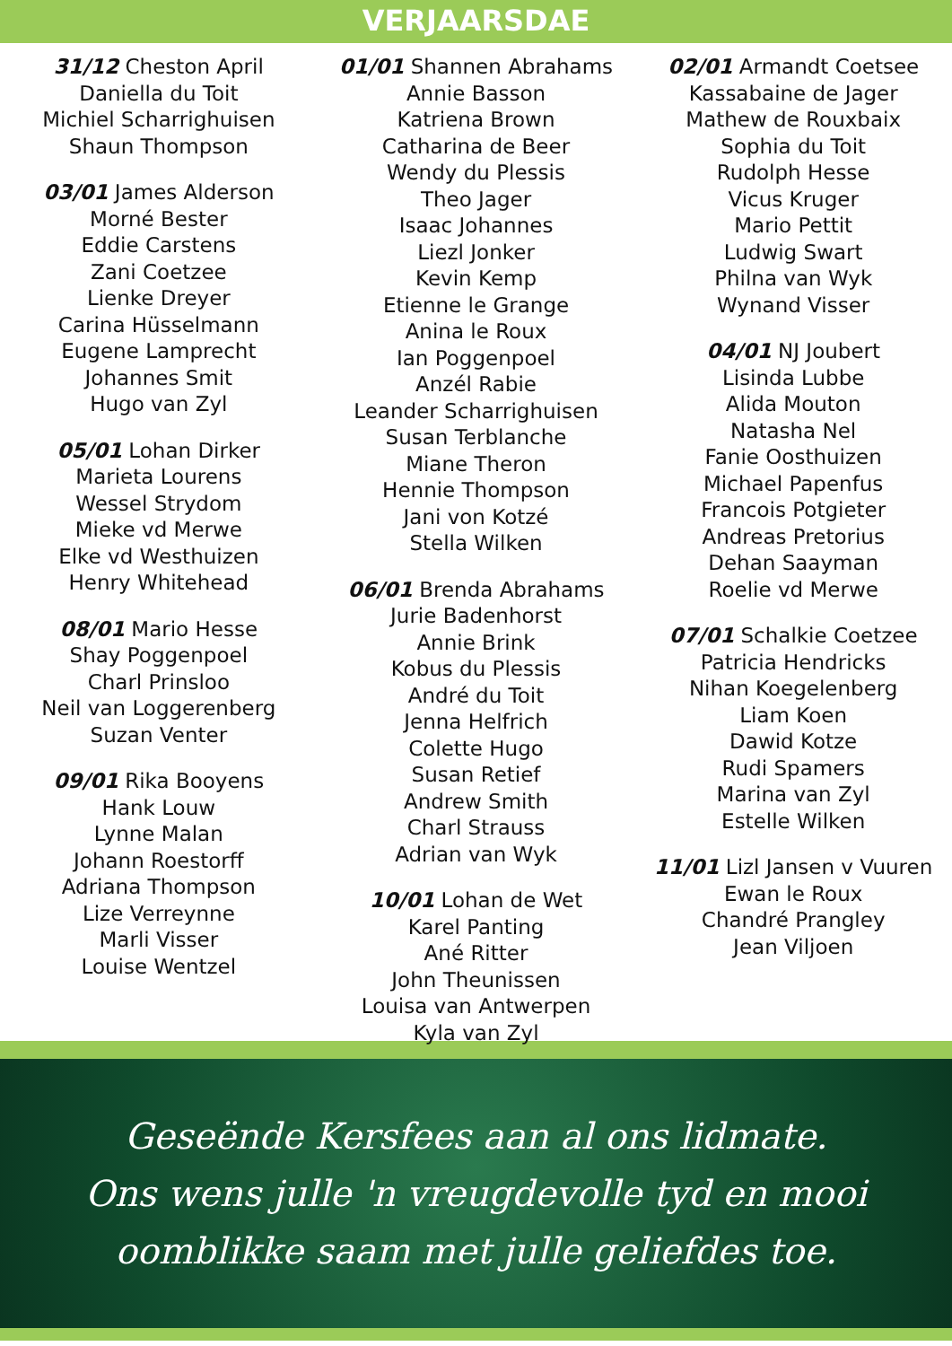VERJAARSDAE
31/12 Cheston April
Daniella du Toit
Michiel Scharrighuisen
Shaun Thompson
03/01 James Alderson
Morné Bester
Eddie Carstens
Zani Coetzee
Lienke Dreyer
Carina Hüsselmann
Eugene Lamprecht
Johannes Smit
Hugo van Zyl
05/01 Lohan Dirker
Marieta Lourens
Wessel Strydom
Mieke vd Merwe
Elke vd Westhuizen
Henry Whitehead
08/01 Mario Hesse
Shay Poggenpoel
Charl Prinsloo
Neil van Loggerenberg
Suzan Venter
09/01 Rika Booyens
Hank Louw
Lynne Malan
Johann Roestorff
Adriana Thompson
Lize Verreynne
Marli Visser
Louise Wentzel
01/01 Shannen Abrahams
Annie Basson
Katriena Brown
Catharina de Beer
Wendy du Plessis
Theo Jager
Isaac Johannes
Liezl Jonker
Kevin Kemp
Etienne le Grange
Anina le Roux
Ian Poggenpoel
Anzél Rabie
Leander Scharrighuisen
Susan Terblanche
Miane Theron
Hennie Thompson
Jani von Kotzé
Stella Wilken
06/01 Brenda Abrahams
Jurie Badenhorst
Annie Brink
Kobus du Plessis
André du Toit
Jenna Helfrich
Colette Hugo
Susan Retief
Andrew Smith
Charl Strauss
Adrian van Wyk
10/01 Lohan de Wet
Karel Panting
Ané Ritter
John Theunissen
Louisa van Antwerpen
Kyla van Zyl
02/01 Armandt Coetsee
Kassabaine de Jager
Mathew de Rouxbaix
Sophia du Toit
Rudolph Hesse
Vicus Kruger
Mario Pettit
Ludwig Swart
Philna van Wyk
Wynand Visser
04/01 NJ Joubert
Lisinda Lubbe
Alida Mouton
Natasha Nel
Fanie Oosthuizen
Michael Papenfus
Francois Potgieter
Andreas Pretorius
Dehan Saayman
Roelie vd Merwe
07/01 Schalkie Coetzee
Patricia Hendricks
Nihan Koegelenberg
Liam Koen
Dawid Kotze
Rudi Spamers
Marina van Zyl
Estelle Wilken
11/01 Lizl Jansen v Vuuren
Ewan le Roux
Chandré Prangley
Jean Viljoen
Geseënde Kersfees aan al ons lidmate.
Ons wens julle 'n vreugdevolle tyd en mooi
oomblikke saam met julle geliefdes toe.